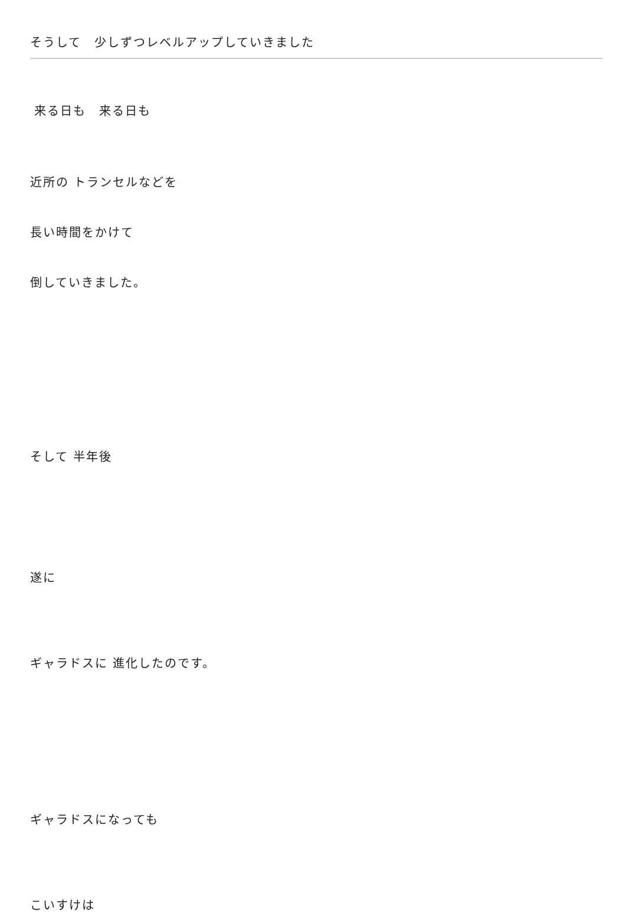そうして　少しずつレベルアップしていきました
来る日も　来る日も
近所の トランセルなどを
長い時間をかけて
倒していきました。
そして 半年後
遂に
ギャラドスに 進化したのです。
ギャラドスになっても
こいすけは